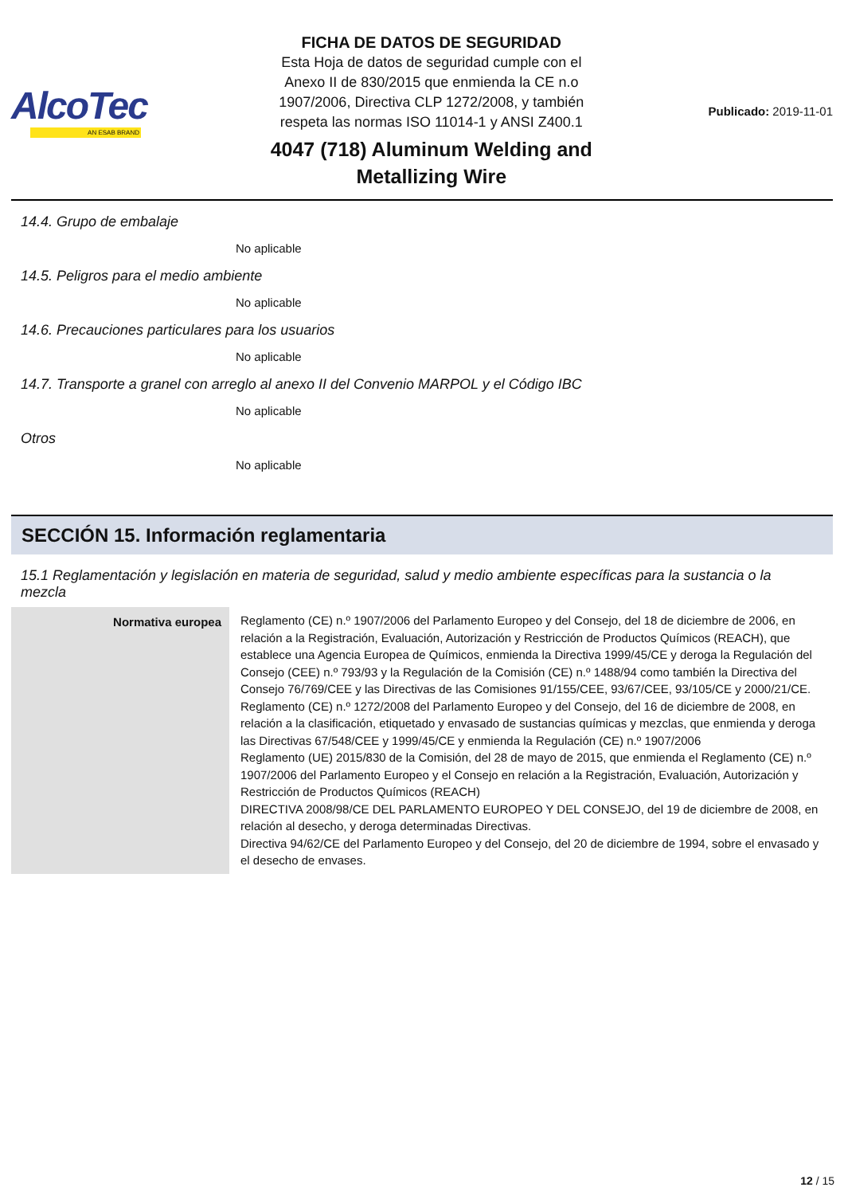AlcoTec
AN ESAB BRAND
FICHA DE DATOS DE SEGURIDAD
Esta Hoja de datos de seguridad cumple con el
Anexo II de 830/2015 que enmienda la CE n.o
1907/2006, Directiva CLP 1272/2008, y también
respeta las normas ISO 11014-1 y ANSI Z400.1
4047 (718) Aluminum Welding and
Metallizing Wire
Publicado: 2019-11-01
14.4. Grupo de embalaje
No aplicable
14.5. Peligros para el medio ambiente
No aplicable
14.6. Precauciones particulares para los usuarios
No aplicable
14.7. Transporte a granel con arreglo al anexo II del Convenio MARPOL y el Código IBC
No aplicable
Otros
No aplicable
SECCIÓN 15. Información reglamentaria
15.1 Reglamentación y legislación en materia de seguridad, salud y medio ambiente específicas para la sustancia o la mezcla
| Normativa europea | Reglamento (CE) n.º 1907/2006 del Parlamento Europeo y del Consejo, del 18 de diciembre de 2006, en relación a la Registración, Evaluación, Autorización y Restricción de Productos Químicos (REACH), que establece una Agencia Europea de Químicos, enmienda la Directiva 1999/45/CE y deroga la Regulación del Consejo (CEE) n.º 793/93 y la Regulación de la Comisión (CE) n.º 1488/94 como también la Directiva del Consejo 76/769/CEE y las Directivas de las Comisiones 91/155/CEE, 93/67/CEE, 93/105/CE y 2000/21/CE. Reglamento (CE) n.º 1272/2008 del Parlamento Europeo y del Consejo, del 16 de diciembre de 2008, en relación a la clasificación, etiquetado y envasado de sustancias químicas y mezclas, que enmienda y deroga las Directivas 67/548/CEE y 1999/45/CE y enmienda la Regulación (CE) n.º 1907/2006 Reglamento (UE) 2015/830 de la Comisión, del 28 de mayo de 2015, que enmienda el Reglamento (CE) n.º 1907/2006 del Parlamento Europeo y el Consejo en relación a la Registración, Evaluación, Autorización y Restricción de Productos Químicos (REACH) DIRECTIVA 2008/98/CE DEL PARLAMENTO EUROPEO Y DEL CONSEJO, del 19 de diciembre de 2008, en relación al desecho, y deroga determinadas Directivas. Directiva 94/62/CE del Parlamento Europeo y del Consejo, del 20 de diciembre de 1994, sobre el envasado y el desecho de envases. |
12 / 15